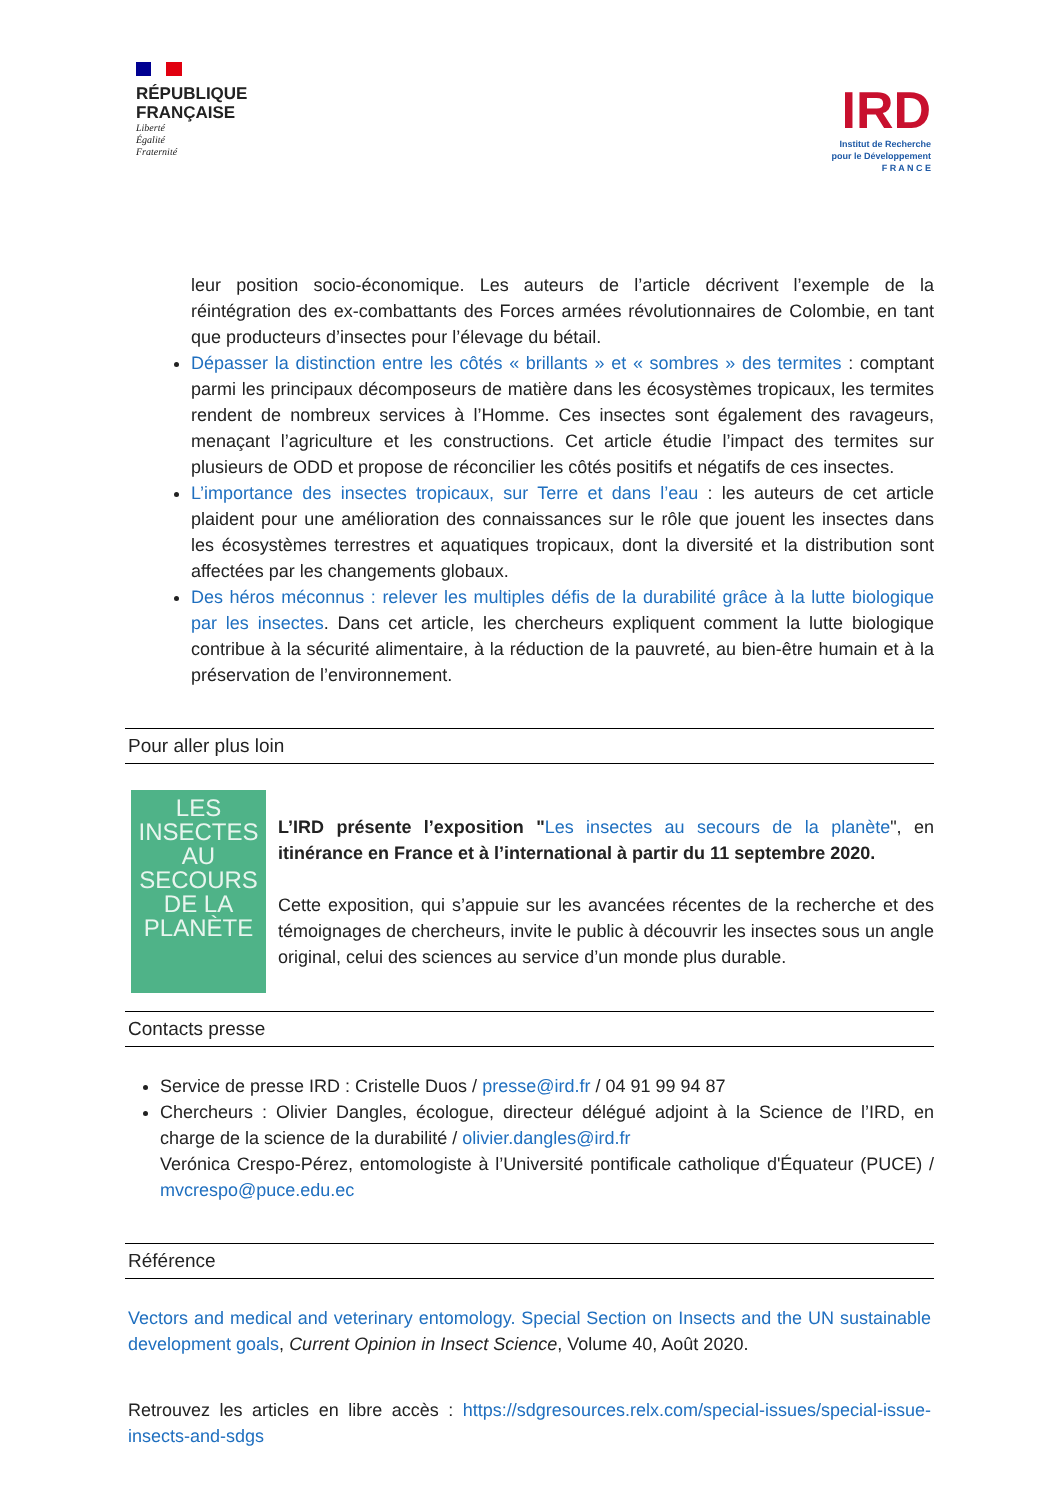RÉPUBLIQUE
FRANÇAISE
Liberté
Égalité
Fraternité
IRD
Institut de Recherche
pour le Développement
F R A N C E
leur position socio-économique. Les auteurs de l’article décrivent l’exemple de la réintégration des ex-combattants des Forces armées révolutionnaires de Colombie, en tant que producteurs d’insectes pour l’élevage du bétail.
Dépasser la distinction entre les côtés « brillants » et « sombres » des termites : comptant parmi les principaux décomposeurs de matière dans les écosystèmes tropicaux, les termites rendent de nombreux services à l’Homme. Ces insectes sont également des ravageurs, menaçant l’agriculture et les constructions. Cet article étudie l’impact des termites sur plusieurs de ODD et propose de réconcilier les côtés positifs et négatifs de ces insectes.
L’importance des insectes tropicaux, sur Terre et dans l’eau : les auteurs de cet article plaident pour une amélioration des connaissances sur le rôle que jouent les insectes dans les écosystèmes terrestres et aquatiques tropicaux, dont la diversité et la distribution sont affectées par les changements globaux.
Des héros méconnus : relever les multiples défis de la durabilité grâce à la lutte biologique par les insectes. Dans cet article, les chercheurs expliquent comment la lutte biologique contribue à la sécurité alimentaire, à la réduction de la pauvreté, au bien-être humain et à la préservation de l’environnement.
Pour aller plus loin
LES INSECTES AU SECOURS DE LA PLANÈTE
L’IRD présente l’exposition "Les insectes au secours de la planète", en itinérance en France et à l’international à partir du 11 septembre 2020.
Cette exposition, qui s’appuie sur les avancées récentes de la recherche et des témoignages de chercheurs, invite le public à découvrir les insectes sous un angle original, celui des sciences au service d’un monde plus durable.
Contacts presse
Service de presse IRD : Cristelle Duos / presse@ird.fr / 04 91 99 94 87
Chercheurs : Olivier Dangles, écologue, directeur délégué adjoint à la Science de l’IRD, en charge de la science de la durabilité / olivier.dangles@ird.fr
Verónica Crespo-Pérez, entomologiste à l’Université pontificale catholique d'Équateur (PUCE) / mvcrespo@puce.edu.ec
Référence
Vectors and medical and veterinary entomology. Special Section on Insects and the UN sustainable development goals, Current Opinion in Insect Science, Volume 40, Août 2020.
Retrouvez les articles en libre accès : https://sdgresources.relx.com/special-issues/special-issue-insects-and-sdgs